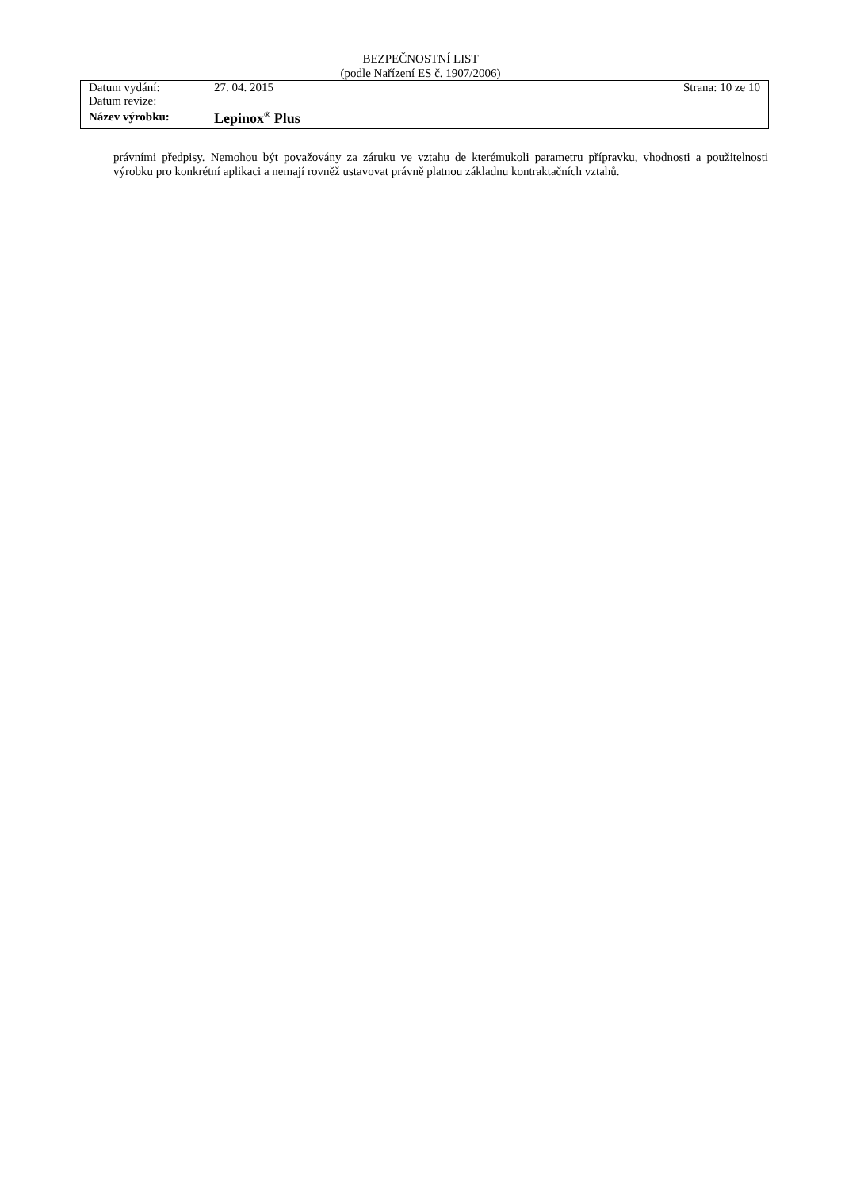BEZPEČNOSTNÍ LIST
(podle Nařízení ES č. 1907/2006)
| Datum vydání: | 27. 04. 2015 | Strana: 10 ze 10 |
| Datum revize: | | |
| Název výrobku: | Lepinox<sup>®</sup> Plus | |
právními předpisy. Nemohou být považovány za záruku ve vztahu de kterémukoli parametru přípravku, vhodnosti a použitelnosti výrobku pro konkrétní aplikaci a nemají rovněž ustavovat právně platnou základnu kontraktačních vztahů.